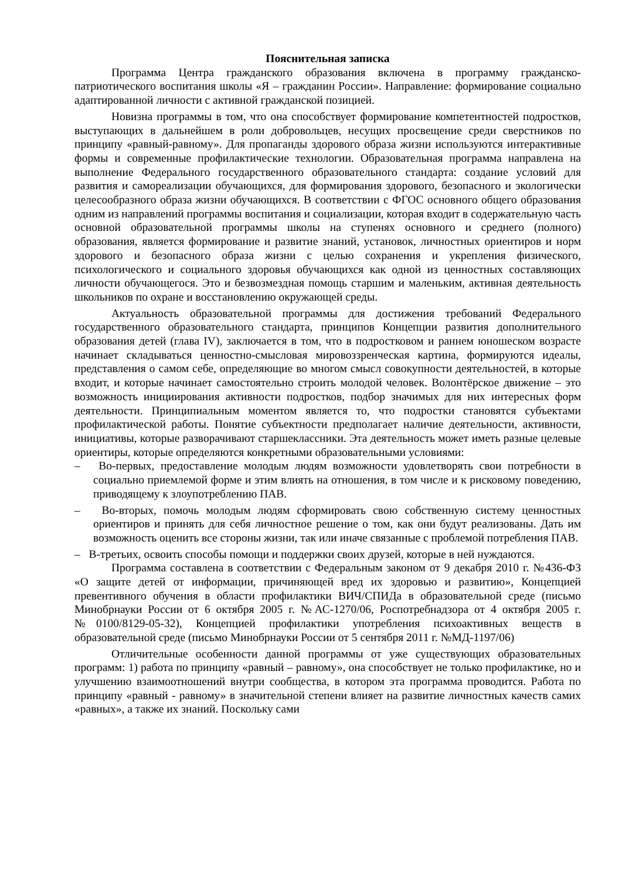Пояснительная записка
Программа Центра гражданского образования включена в программу гражданско-патриотического воспитания школы «Я – гражданин России». Направление: формирование социально адаптированной личности с активной гражданской позицией.
Новизна программы в том, что она способствует формирование компетентностей подростков, выступающих в дальнейшем в роли добровольцев, несущих просвещение среди сверстников по принципу «равный-равному». Для пропаганды здорового образа жизни используются интерактивные формы и современные профилактические технологии. Образовательная программа направлена на выполнение Федерального государственного образовательного стандарта: создание условий для развития и самореализации обучающихся, для формирования здорового, безопасного и экологически целесообразного образа жизни обучающихся. В соответствии с ФГОС основного общего образования одним из направлений программы воспитания и социализации, которая входит в содержательную часть основной образовательной программы школы на ступенях основного и среднего (полного) образования, является формирование и развитие знаний, установок, личностных ориентиров и норм здорового и безопасного образа жизни с целью сохранения и укрепления физического, психологического и социального здоровья обучающихся как одной из ценностных составляющих личности обучающегося. Это и безвозмездная помощь старшим и маленьким, активная деятельность школьников по охране и восстановлению окружающей среды.
Актуальность образовательной программы для достижения требований Федерального государственного образовательного стандарта, принципов Концепции развития дополнительного образования детей (глава IV), заключается в том, что в подростковом и раннем юношеском возрасте начинает складываться ценностно-смысловая мировоззренческая картина, формируются идеалы, представления о самом себе, определяющие во многом смысл совокупности деятельностей, в которые входит, и которые начинает самостоятельно строить молодой человек. Волонтёрское движение – это возможность инициирования активности подростков, подбор значимых для них интересных форм деятельности. Принципиальным моментом является то, что подростки становятся субъектами профилактической работы. Понятие субъектности предполагает наличие деятельности, активности, инициативы, которые разворачивают старшеклассники. Эта деятельность может иметь разные целевые ориентиры, которые определяются конкретными образовательными условиями:
– Во-первых, предоставление молодым людям возможности удовлетворять свои потребности в социально приемлемой форме и этим влиять на отношения, в том числе и к рисковому поведению, приводящему к злоупотреблению ПАВ.
– Во-вторых, помочь молодым людям сформировать свою собственную систему ценностных ориентиров и принять для себя личностное решение о том, как они будут реализованы. Дать им возможность оценить все стороны жизни, так или иначе связанные с проблемой потребления ПАВ.
– В-третьих, освоить способы помощи и поддержки своих друзей, которые в ней нуждаются.
Программа составлена в соответствии с Федеральным законом от 9 декабря 2010 г. №436-ФЗ «О защите детей от информации, причиняющей вред их здоровью и развитию», Концепцией превентивного обучения в области профилактики ВИЧ/СПИДа в образовательной среде (письмо Минобрнауки России от 6 октября 2005 г. №АС-1270/06, Роспотребнадзора от 4 октября 2005 г. №0100/8129-05-32), Концепцией профилактики употребления психоактивных веществ в образовательной среде (письмо Минобрнауки России от 5 сентября 2011 г. №МД-1197/06)
Отличительные особенности данной программы от уже существующих образовательных программ: 1) работа по принципу «равный – равному», она способствует не только профилактике, но и улучшению взаимоотношений внутри сообщества, в котором эта программа проводится. Работа по принципу «равный - равному» в значительной степени влияет на развитие личностных качеств самих «равных», а также их знаний. Поскольку сами